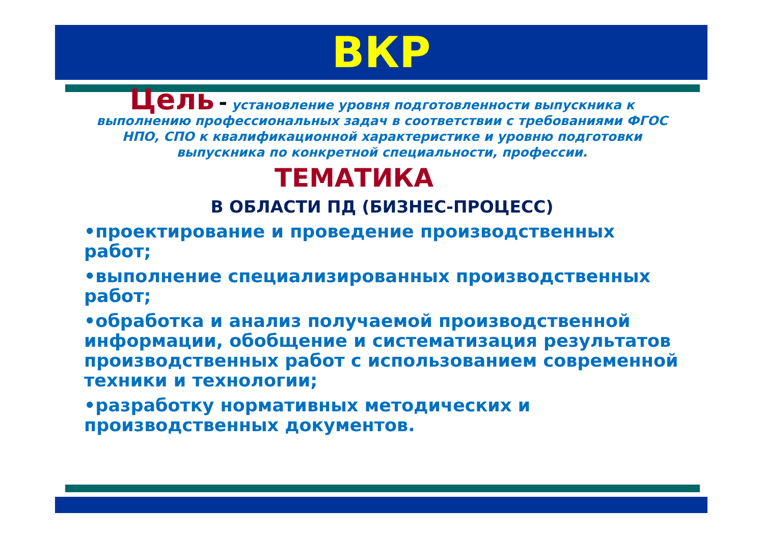ВКР
Цель - установление уровня подготовленности выпускника к выполнению профессиональных задач в соответствии с требованиями ФГОС НПО, СПО к квалификационной характеристике и уровню подготовки выпускника по конкретной специальности, профессии.
ТЕМАТИКА
В ОБЛАСТИ ПД (БИЗНЕС-ПРОЦЕСС)
•проектирование и проведение производственных работ;
•выполнение специализированных производственных работ;
•обработка и анализ получаемой производственной информации, обобщение и систематизация результатов производственных работ с использованием современной техники и технологии;
•разработку нормативных методических и производственных документов.